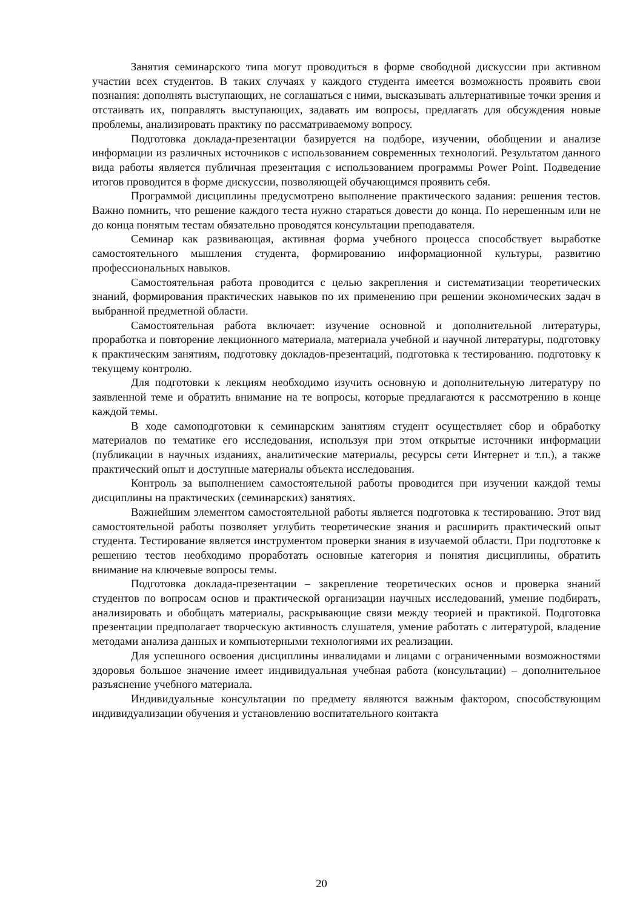Занятия семинарского типа могут проводиться в форме свободной дискуссии при активном участии всех студентов. В таких случаях у каждого студента имеется возможность проявить свои познания: дополнять выступающих, не соглашаться с ними, высказывать альтернативные точки зрения и отстаивать их, поправлять выступающих, задавать им вопросы, предлагать для обсуждения новые проблемы, анализировать практику по рассматриваемому вопросу.
Подготовка доклада-презентации базируется на подборе, изучении, обобщении и анализе информации из различных источников с использованием современных технологий. Результатом данного вида работы является публичная презентация с использованием программы Power Point. Подведение итогов проводится в форме дискуссии, позволяющей обучающимся проявить себя.
Программой дисциплины предусмотрено выполнение практического задания: решения тестов. Важно помнить, что решение каждого теста нужно стараться довести до конца. По нерешенным или не до конца понятым тестам обязательно проводятся консультации преподавателя.
Семинар как развивающая, активная форма учебного процесса способствует выработке самостоятельного мышления студента, формированию информационной культуры, развитию профессиональных навыков.
Самостоятельная работа проводится с целью закрепления и систематизации теоретических знаний, формирования практических навыков по их применению при решении экономических задач в выбранной предметной области.
Самостоятельная работа включает: изучение основной и дополнительной литературы, проработка и повторение лекционного материала, материала учебной и научной литературы, подготовку к практическим занятиям, подготовку докладов-презентаций, подготовка к тестированию. подготовку к текущему контролю.
Для подготовки к лекциям необходимо изучить основную и дополнительную литературу по заявленной теме и обратить внимание на те вопросы, которые предлагаются к рассмотрению в конце каждой темы.
В ходе самоподготовки к семинарским занятиям студент осуществляет сбор и обработку материалов по тематике его исследования, используя при этом открытые источники информации (публикации в научных изданиях, аналитические материалы, ресурсы сети Интернет и т.п.), а также практический опыт и доступные материалы объекта исследования.
Контроль за выполнением самостоятельной работы проводится при изучении каждой темы дисциплины на практических (семинарских) занятиях.
Важнейшим элементом самостоятельной работы является подготовка к тестированию. Этот вид самостоятельной работы позволяет углубить теоретические знания и расширить практический опыт студента. Тестирование является инструментом проверки знания в изучаемой области. При подготовке к решению тестов необходимо проработать основные категория и понятия дисциплины, обратить внимание на ключевые вопросы темы.
Подготовка доклада-презентации – закрепление теоретических основ и проверка знаний студентов по вопросам основ и практической организации научных исследований, умение подбирать, анализировать и обобщать материалы, раскрывающие связи между теорией и практикой. Подготовка презентации предполагает творческую активность слушателя, умение работать с литературой, владение методами анализа данных и компьютерными технологиями их реализации.
Для успешного освоения дисциплины инвалидами и лицами с ограниченными возможностями здоровья большое значение имеет индивидуальная учебная работа (консультации) – дополнительное разъяснение учебного материала.
Индивидуальные консультации по предмету являются важным фактором, способствующим индивидуализации обучения и установлению воспитательного контакта
20